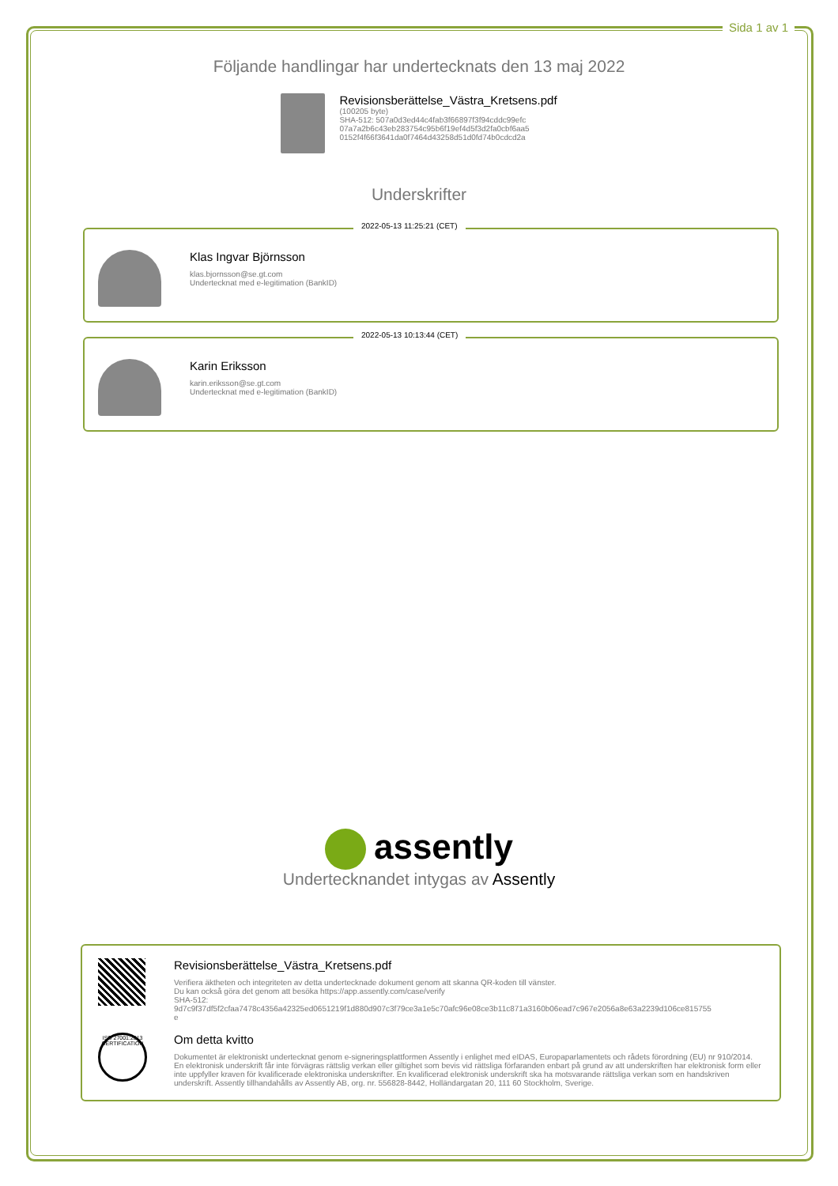Sida 1 av 1
Följande handlingar har undertecknats den 13 maj 2022
Revisionsberättelse_Västra_Kretsens.pdf
(100205 byte)
SHA-512: 507a0d3ed44c4fab3f66897f3f94cddc99efc
07a7a2b6c43eb283754c95b6f19ef4d5f3d2fa0cbf6aa5
0152f4f66f3641da0f7464d43258d51d0fd74b0cdcd2a
Underskrifter
2022-05-13 11:25:21 (CET)
Klas Ingvar Björnsson
klas.bjornsson@se.gt.com
Undertecknat med e-legitimation (BankID)
2022-05-13 10:13:44 (CET)
Karin Eriksson
karin.eriksson@se.gt.com
Undertecknat med e-legitimation (BankID)
assently
Undertecknandet intygas av Assently
Revisionsberättelse_Västra_Kretsens.pdf
Verifiera äktheten och integriteten av detta undertecknade dokument genom att skanna QR-koden till vänster.
Du kan också göra det genom att besöka https://app.assently.com/case/verify
SHA-512:
9d7c9f37df5f2cfaa7478c4356a42325ed0651219f1d880d907c3f79ce3a1e5c70afc96e08ce3b11c871a3160b06ead7c967e2056a8e63a2239d106ce815755
e
ISO 27001:2013 CERTIFICATION
Om detta kvitto
Dokumentet är elektroniskt undertecknat genom e-signeringsplattformen Assently i enlighet med eIDAS, Europaparlamentets och rådets förordning (EU) nr 910/2014. En elektronisk underskrift får inte förvägras rättslig verkan eller giltighet som bevis vid rättsliga förfaranden enbart på grund av att underskriften har elektronisk form eller inte uppfyller kraven för kvalificerade elektroniska underskrifter. En kvalificerad elektronisk underskrift ska ha motsvarande rättsliga verkan som en handskriven underskrift. Assently tillhandahålls av Assently AB, org. nr. 556828-8442, Holländargatan 20, 111 60 Stockholm, Sverige.